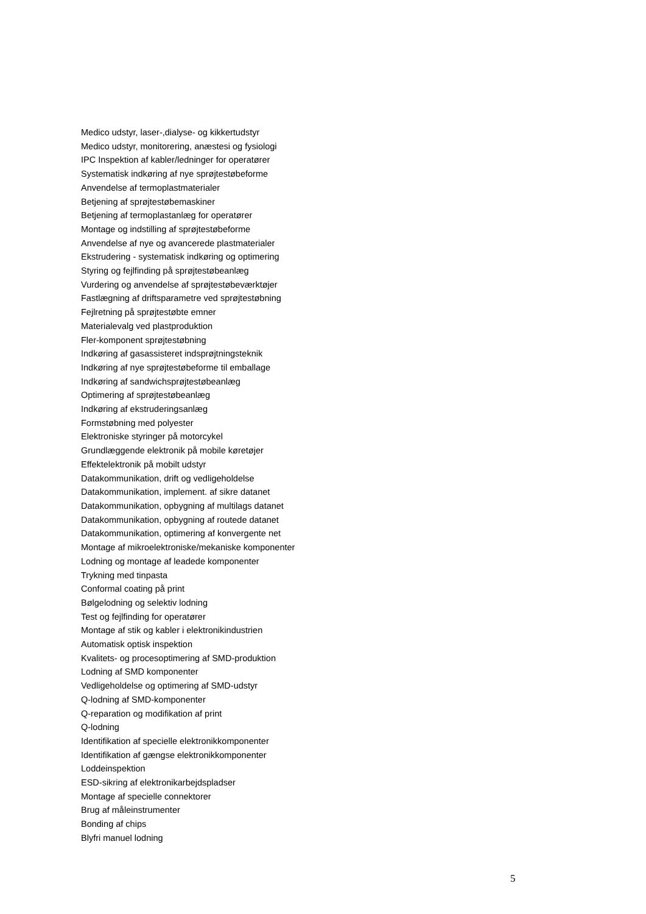Medico udstyr, laser-,dialyse- og kikkertudstyr
Medico udstyr, monitorering, anæstesi og fysiologi
IPC Inspektion af kabler/ledninger for operatører
Systematisk indkøring af nye sprøjtestøbeforme
Anvendelse af termoplastmaterialer
Betjening af sprøjtestøbemaskiner
Betjening af termoplastanlæg for operatører
Montage og indstilling af sprøjtestøbeforme
Anvendelse af nye og avancerede plastmaterialer
Ekstrudering - systematisk indkøring og optimering
Styring og fejlfinding på sprøjtestøbeanlæg
Vurdering og anvendelse af sprøjtestøbeværktøjer
Fastlægning af driftsparametre ved sprøjtestøbning
Fejlretning på sprøjtestøbte emner
Materialevalg ved plastproduktion
Fler-komponent sprøjtestøbning
Indkøring af gasassisteret indsprøjtningsteknik
Indkøring af nye sprøjtestøbeforme til emballage
Indkøring af sandwichsprøjtestøbeanlæg
Optimering af sprøjtestøbeanlæg
Indkøring af ekstruderingsanlæg
Formstøbning med polyester
Elektroniske styringer på motorcykel
Grundlæggende elektronik på mobile køretøjer
Effektelektronik på mobilt udstyr
Datakommunikation, drift og vedligeholdelse
Datakommunikation, implement. af sikre datanet
Datakommunikation, opbygning af multilags datanet
Datakommunikation, opbygning af routede datanet
Datakommunikation, optimering af konvergente net
Montage af mikroelektroniske/mekaniske komponenter
Lodning og montage af leadede komponenter
Trykning med tinpasta
Conformal coating på print
Bølgelodning og selektiv lodning
Test og fejlfinding for operatører
Montage af stik og kabler i elektronikindustrien
Automatisk optisk inspektion
Kvalitets- og procesoptimering af SMD-produktion
Lodning af SMD komponenter
Vedligeholdelse og optimering af SMD-udstyr
Q-lodning af SMD-komponenter
Q-reparation og modifikation af print
Q-lodning
Identifikation af specielle elektronikkomponenter
Identifikation af gængse elektronikkomponenter
Loddeinspektion
ESD-sikring af elektronikarbejdspladser
Montage af specielle connektorer
Brug af måleinstrumenter
Bonding af chips
Blyfri manuel lodning
5